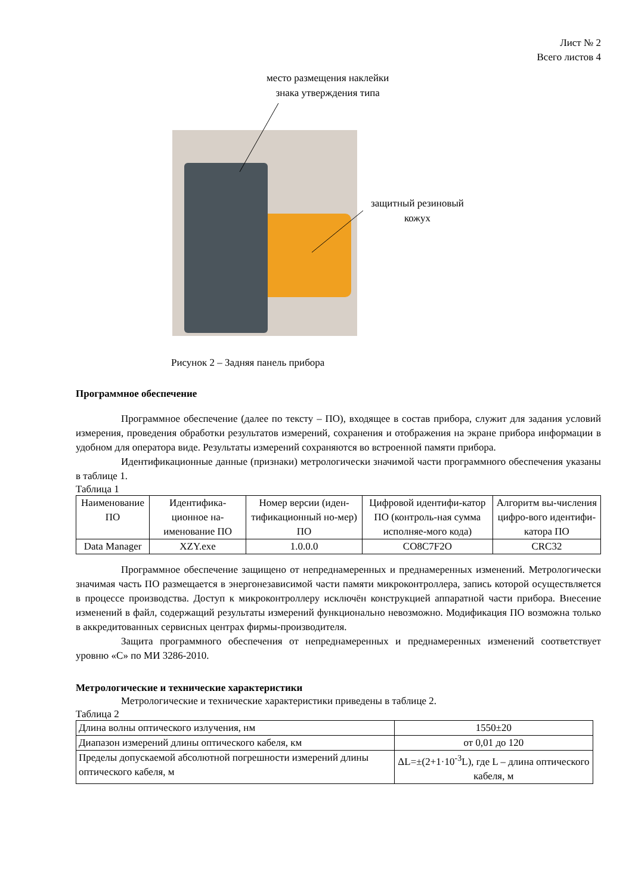Лист № 2
Всего листов 4
место размещения наклейки
знака утверждения типа
защитный резиновый
кожух
Рисунок 2 – Задняя панель прибора
Программное обеспечение
Программное обеспечение (далее по тексту – ПО), входящее в состав прибора, служит для задания условий измерения, проведения обработки результатов измерений, сохранения и отображения на экране прибора информации в удобном для оператора виде. Результаты измерений сохраняются во встроенной памяти прибора.
Идентификационные данные (признаки) метрологически значимой части программного обеспечения указаны в таблице 1.
Таблица 1
| Наименование ПО | Идентифика-ционное на-именование ПО | Номер версии (иден-тификационный но-мер) ПО | Цифровой идентифи-катор ПО (контроль-ная сумма исполняе-мого кода) | Алгоритм вы-числения цифро-вого идентифи-катора ПО |
| --- | --- | --- | --- | --- |
| Data Manager | XZY.exe | 1.0.0.0 | CO8C7F2O | CRC32 |
Программное обеспечение защищено от непреднамеренных и преднамеренных изменений. Метрологически значимая часть ПО размещается в энергонезависимой части памяти микроконтроллера, запись которой осуществляется в процессе производства. Доступ к микроконтроллеру исключён конструкцией аппаратной части прибора. Внесение изменений в файл, содержащий результаты измерений функционально невозможно. Модификация ПО возможна только в аккредитованных сервисных центрах фирмы-производителя.
Защита программного обеспечения от непреднамеренных и преднамеренных изменений соответствует уровню «С» по МИ 3286-2010.
Метрологические и технические характеристики
Метрологические и технические характеристики приведены в таблице 2.
Таблица 2
| Длина волны оптического излучения, нм | 1550±20 |
| Диапазон измерений длины оптического кабеля, км | от 0,01 до 120 |
| Пределы допускаемой абсолютной погрешности измерений длины оптического кабеля, м | ΔL=±(2+1·10<sup>-3</sup>L), где L – длина оптического кабеля, м |